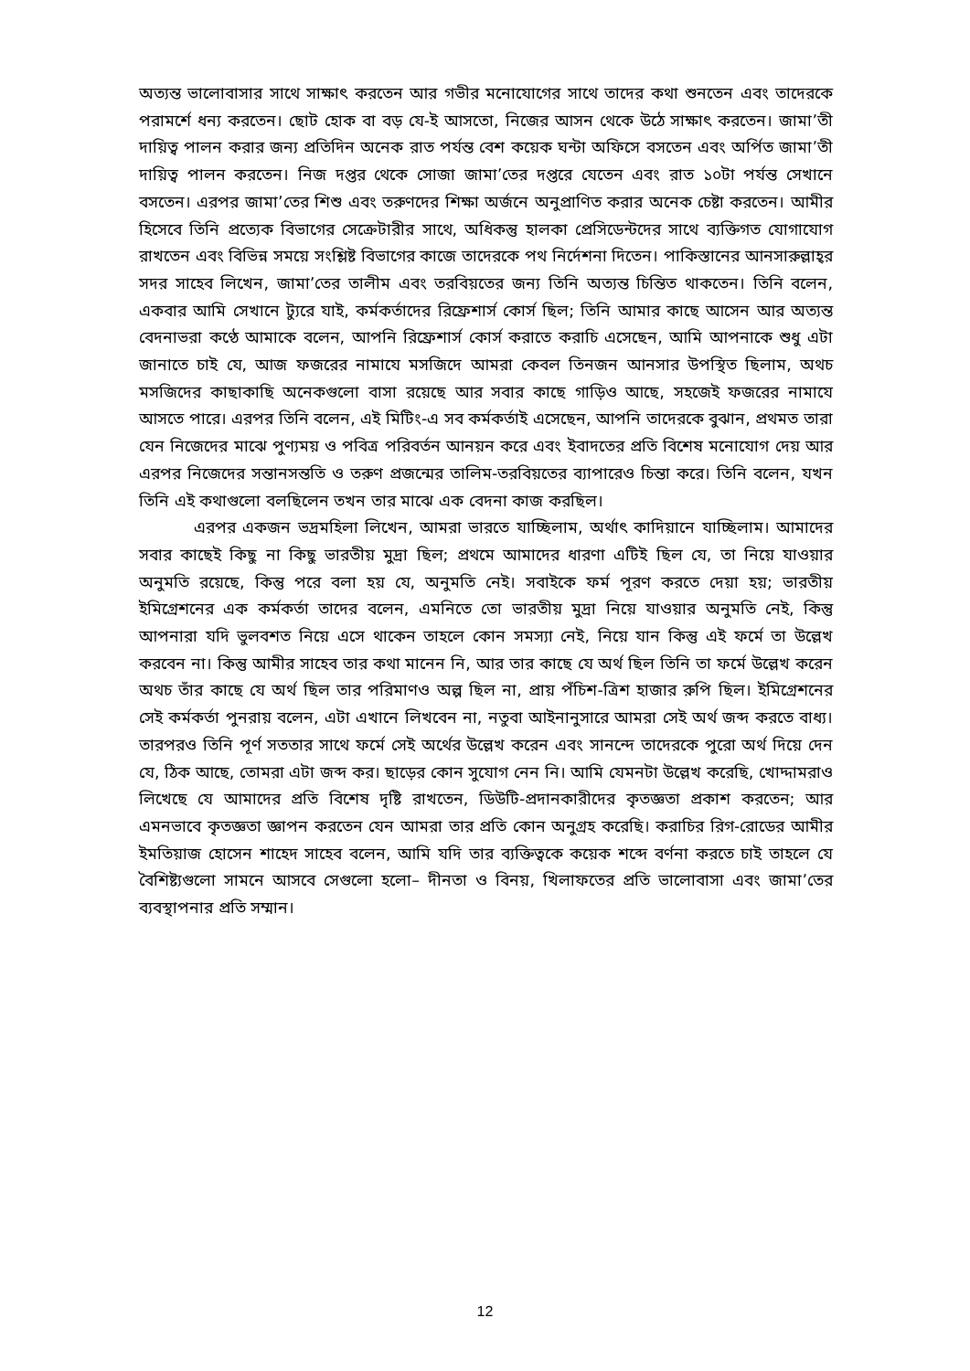অত্যন্ত ভালোবাসার সাথে সাক্ষাৎ করতেন আর গভীর মনোযোগের সাথে তাদের কথা শুনতেন এবং তাদেরকে পরামর্শে ধন্য করতেন। ছোট হোক বা বড় যে-ই আসতো, নিজের আসন থেকে উঠে সাক্ষাৎ করতেন। জামা’তী দায়িত্ব পালন করার জন্য প্রতিদিন অনেক রাত পর্যন্ত বেশ কয়েক ঘন্টা অফিসে বসতেন এবং অর্পিত জামা’তী দায়িত্ব পালন করতেন। নিজ দপ্তর থেকে সোজা জামা’তের দপ্তরে যেতেন এবং রাত ১০টা পর্যন্ত সেখানে বসতেন। এরপর জামা’তের শিশু এবং তরুণদের শিক্ষা অর্জনে অনুপ্রাণিত করার অনেক চেষ্টা করতেন। আমীর হিসেবে তিনি প্রত্যেক বিভাগের সেক্রেটারীর সাথে, অধিকন্তু হালকা প্রেসিডেন্টদের সাথে ব্যক্তিগত যোগাযোগ রাখতেন এবং বিভিন্ন সময়ে সংশ্লিষ্ট বিভাগের কাজে তাদেরকে পথ নির্দেশনা দিতেন। পাকিস্তানের আনসারুল্লাহ্‌র সদর সাহেব লিখেন, জামা’তের তালীম এবং তরবিয়তের জন্য তিনি অত্যন্ত চিন্তিত থাকতেন। তিনি বলেন, একবার আমি সেখানে ট্যুরে যাই, কর্মকর্তাদের রিফ্রেশার্স কোর্স ছিল; তিনি আমার কাছে আসেন আর অত্যন্ত বেদনাভরা কণ্ঠে আমাকে বলেন, আপনি রিফ্রেশার্স কোর্স করাতে করাচি এসেছেন, আমি আপনাকে শুধু এটা জানাতে চাই যে, আজ ফজরের নামাযে মসজিদে আমরা কেবল তিনজন আনসার উপস্থিত ছিলাম, অথচ মসজিদের কাছাকাছি অনেকগুলো বাসা রয়েছে আর সবার কাছে গাড়িও আছে, সহজেই ফজরের নামাযে আসতে পারে। এরপর তিনি বলেন, এই মিটিং-এ সব কর্মকর্তাই এসেছেন, আপনি তাদেরকে বুঝান, প্রথমত তারা যেন নিজেদের মাঝে পুণ্যময় ও পবিত্র পরিবর্তন আনয়ন করে এবং ইবাদতের প্রতি বিশেষ মনোযোগ দেয় আর এরপর নিজেদের সন্তানসন্ততি ও তরুণ প্রজন্মের তালিম-তরবিয়তের ব্যাপারেও চিন্তা করে। তিনি বলেন, যখন তিনি এই কথাগুলো বলছিলেন তখন তার মাঝে এক বেদনা কাজ করছিল।
এরপর একজন ভদ্রমহিলা লিখেন, আমরা ভারতে যাচ্ছিলাম, অর্থাৎ কাদিয়ানে যাচ্ছিলাম। আমাদের সবার কাছেই কিছু না কিছু ভারতীয় মুদ্রা ছিল; প্রথমে আমাদের ধারণা এটিই ছিল যে, তা নিয়ে যাওয়ার অনুমতি রয়েছে, কিন্তু পরে বলা হয় যে, অনুমতি নেই। সবাইকে ফর্ম পূরণ করতে দেয়া হয়; ভারতীয় ইমিগ্রেশনের এক কর্মকর্তা তাদের বলেন, এমনিতে তো ভারতীয় মুদ্রা নিয়ে যাওয়ার অনুমতি নেই, কিন্তু আপনারা যদি ভুলবশত নিয়ে এসে থাকেন তাহলে কোন সমস্যা নেই, নিয়ে যান কিন্তু এই ফর্মে তা উল্লেখ করবেন না। কিন্তু আমীর সাহেব তার কথা মানেন নি, আর তার কাছে যে অর্থ ছিল তিনি তা ফর্মে উল্লেখ করেন অথচ তাঁর কাছে যে অর্থ ছিল তার পরিমাণও অল্প ছিল না, প্রায় পঁচিশ-ত্রিশ হাজার রুপি ছিল। ইমিগ্রেশনের সেই কর্মকর্তা পুনরায় বলেন, এটা এখানে লিখবেন না, নতুবা আইনানুসারে আমরা সেই অর্থ জব্দ করতে বাধ্য। তারপরও তিনি পূর্ণ সততার সাথে ফর্মে সেই অর্থের উল্লেখ করেন এবং সানন্দে তাদেরকে পুরো অর্থ দিয়ে দেন যে, ঠিক আছে, তোমরা এটা জব্দ কর। ছাড়ের কোন সুযোগ নেন নি। আমি যেমনটা উল্লেখ করেছি, খোদ্দামরাও লিখেছে যে আমাদের প্রতি বিশেষ দৃষ্টি রাখতেন, ডিউটি-প্রদানকারীদের কৃতজ্ঞতা প্রকাশ করতেন; আর এমনভাবে কৃতজ্ঞতা জ্ঞাপন করতেন যেন আমরা তার প্রতি কোন অনুগ্রহ করেছি। করাচির রিগ-রোডের আমীর ইমতিয়াজ হোসেন শাহেদ সাহেব বলেন, আমি যদি তার ব্যক্তিত্বকে কয়েক শব্দে বর্ণনা করতে চাই তাহলে যে বৈশিষ্ট্যগুলো সামনে আসবে সেগুলো হলো– দীনতা ও বিনয়, খিলাফতের প্রতি ভালোবাসা এবং জামা’তের ব্যবস্থাপনার প্রতি সম্মান।
12